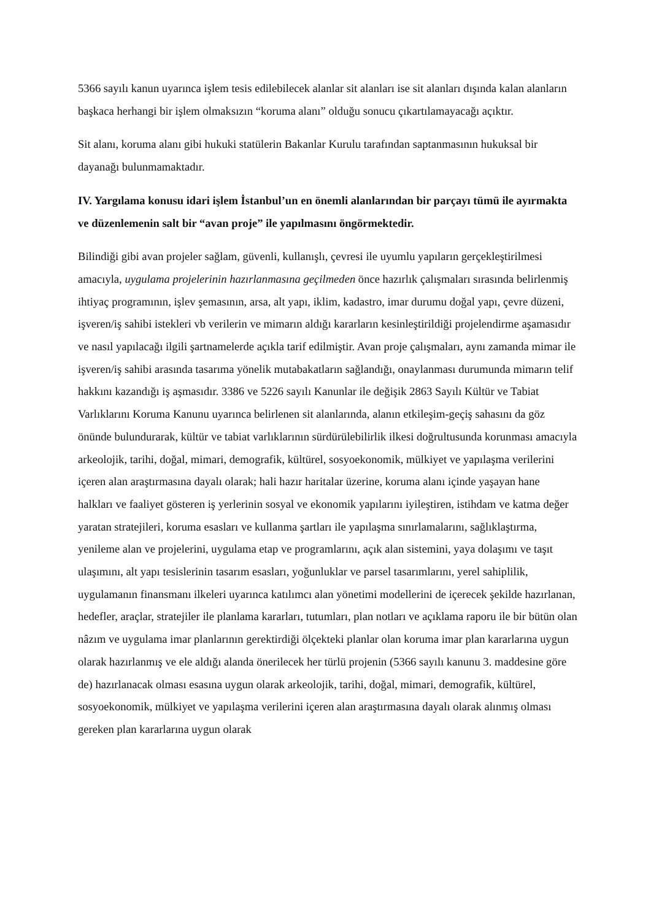5366 sayılı kanun uyarınca işlem tesis edilebilecek alanlar sit alanları ise sit alanları dışında kalan alanların başkaca herhangi bir işlem olmaksızın “koruma alanı” olduğu sonucu çıkartılamayacağı açıktır.
Sit alanı, koruma alanı gibi hukuki statülerin Bakanlar Kurulu tarafından saptanmasının hukuksal bir dayanağı bulunmamaktadır.
IV. Yargılama konusu idari işlem İstanbul’un en önemli alanlarından bir parçayı tümü ile ayırmakta ve düzenlemenin salt bir “avan proje” ile yapılmasını öngörmektedir.
Bilindiği gibi avan projeler sağlam, güvenli, kullanışlı, çevresi ile uyumlu yapıların gerçekleştirilmesi amacıyla, uygulama projelerinin hazırlanmasına geçilmeden önce hazırlık çalışmaları sırasında belirlenmiş ihtiyaç programının, işlev şemasının, arsa, alt yapı, iklim, kadastro, imar durumu doğal yapı, çevre düzeni, işveren/iş sahibi istekleri vb verilerin ve mimarın aldığı kararların kesinleştirildiği projelendirme aşamasıdır ve nasıl yapılacağı ilgili şartnamelerde açıkla tarif edilmiştir. Avan proje çalışmaları, aynı zamanda mimar ile işveren/iş sahibi arasında tasarıma yönelik mutabakatların sağlandığı, onaylanması durumunda mimarın telif hakkını kazandığı iş aşmasıdır. 3386 ve 5226 sayılı Kanunlar ile değişik 2863 Sayılı Kültür ve Tabiat Varlıklarını Koruma Kanunu uyarınca belirlenen sit alanlarında, alanın etkileşim-geçiş sahasını da göz önünde bulundurarak, kültür ve tabiat varlıklarının sürdürülebilirlik ilkesi doğrultusunda korunması amacıyla arkeolojik, tarihi, doğal, mimari, demografik, kültürel, sosyoekonomik, mülkiyet ve yapılaşma verilerini içeren alan araştırmasına dayalı olarak; hali hazır haritalar üzerine, koruma alanı içinde yaşayan hane halkları ve faaliyet gösteren iş yerlerinin sosyal ve ekonomik yapılarını iyileştiren, istihdam ve katma değer yaratan stratejileri, koruma esasları ve kullanma şartları ile yapılaşma sınırlamalarını, sağlıklaştırma, yenileme alan ve projelerini, uygulama etap ve programlarını, açık alan sistemini, yaya dolaşımı ve taşıt ulaşımını, alt yapı tesislerinin tasarım esasları, yoğunluklar ve parsel tasarımlarını, yerel sahiplilik, uygulamanın finansmanı ilkeleri uyarınca katılımcı alan yönetimi modellerini de içerecek şekilde hazırlanan, hedefler, araçlar, stratejiler ile planlama kararları, tutumları, plan notları ve açıklama raporu ile bir bütün olan nâzım ve uygulama imar planlarının gerektirdiği ölçekteki planlar olan koruma imar plan kararlarına uygun olarak hazırlanmış ve ele aldığı alanda önerilecek her türlü projenin (5366 sayılı kanunu 3. maddesine göre de) hazırlanacak olması esasına uygun olarak arkeolojik, tarihi, doğal, mimari, demografik, kültürel, sosyoekonomik, mülkiyet ve yapılaşma verilerini içeren alan araştırmasına dayalı olarak alınmış olması gereken plan kararlarına uygun olarak